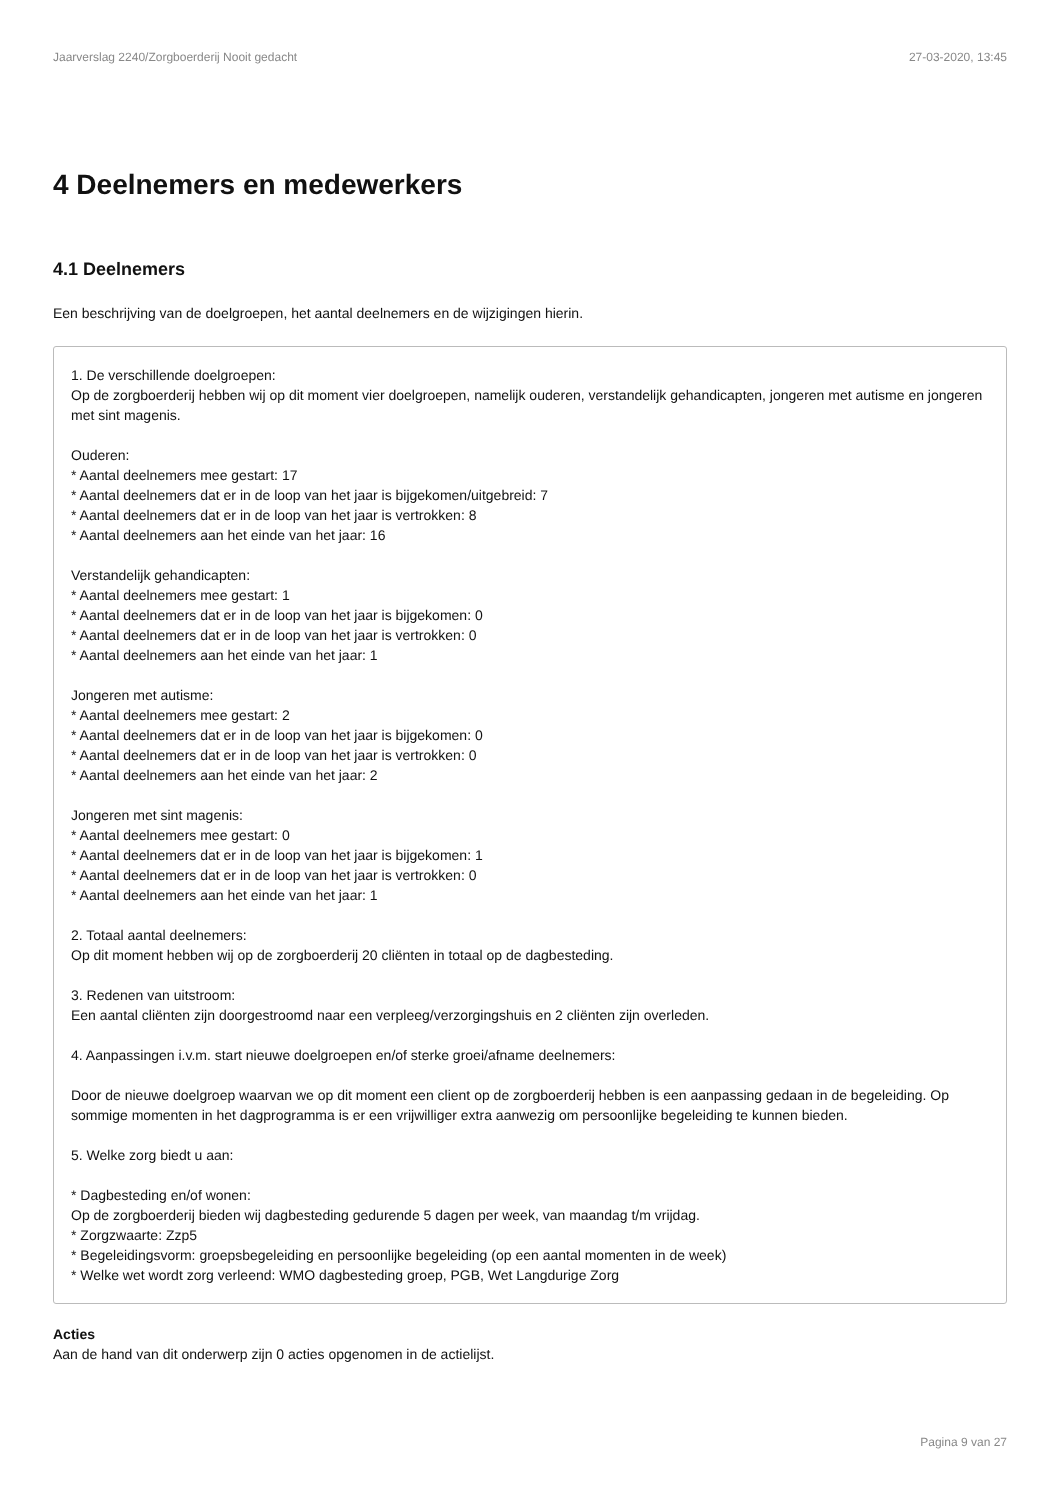Jaarverslag 2240/Zorgboerderij Nooit gedacht 27-03-2020, 13:45
4 Deelnemers en medewerkers
4.1 Deelnemers
Een beschrijving van de doelgroepen, het aantal deelnemers en de wijzigingen hierin.
1. De verschillende doelgroepen:
Op de zorgboerderij hebben wij op dit moment vier doelgroepen, namelijk ouderen, verstandelijk gehandicapten, jongeren met autisme en jongeren met sint magenis.
Ouderen:
* Aantal deelnemers mee gestart: 17
* Aantal deelnemers dat er in de loop van het jaar is bijgekomen/uitgebreid: 7
* Aantal deelnemers dat er in de loop van het jaar is vertrokken: 8
* Aantal deelnemers aan het einde van het jaar: 16
Verstandelijk gehandicapten:
* Aantal deelnemers mee gestart: 1
* Aantal deelnemers dat er in de loop van het jaar is bijgekomen: 0
* Aantal deelnemers dat er in de loop van het jaar is vertrokken: 0
* Aantal deelnemers aan het einde van het jaar: 1
Jongeren met autisme:
* Aantal deelnemers mee gestart: 2
* Aantal deelnemers dat er in de loop van het jaar is bijgekomen: 0
* Aantal deelnemers dat er in de loop van het jaar is vertrokken: 0
* Aantal deelnemers aan het einde van het jaar: 2
Jongeren met sint magenis:
* Aantal deelnemers mee gestart: 0
* Aantal deelnemers dat er in de loop van het jaar is bijgekomen: 1
* Aantal deelnemers dat er in de loop van het jaar is vertrokken: 0
* Aantal deelnemers aan het einde van het jaar: 1
2. Totaal aantal deelnemers:
Op dit moment hebben wij op de zorgboerderij 20 cliënten in totaal op de dagbesteding.
3. Redenen van uitstroom:
Een aantal cliënten zijn doorgestroomd naar een verpleeg/verzorgingshuis en 2 cliënten zijn overleden.
4. Aanpassingen i.v.m. start nieuwe doelgroepen en/of sterke groei/afname deelnemers:
Door de nieuwe doelgroep waarvan we op dit moment een client op de zorgboerderij hebben is een aanpassing gedaan in de begeleiding. Op sommige momenten in het dagprogramma is er een vrijwilliger extra aanwezig om persoonlijke begeleiding te kunnen bieden.
5. Welke zorg biedt u aan:
* Dagbesteding en/of wonen:
Op de zorgboerderij bieden wij dagbesteding gedurende 5 dagen per week, van maandag t/m vrijdag.
* Zorgzwaarte: Zzp5
* Begeleidingsvorm: groepsbegeleiding en persoonlijke begeleiding (op een aantal momenten in de week)
* Welke wet wordt zorg verleend: WMO dagbesteding groep, PGB, Wet Langdurige Zorg
Acties
Aan de hand van dit onderwerp zijn 0 acties opgenomen in de actielijst.
Pagina 9 van 27